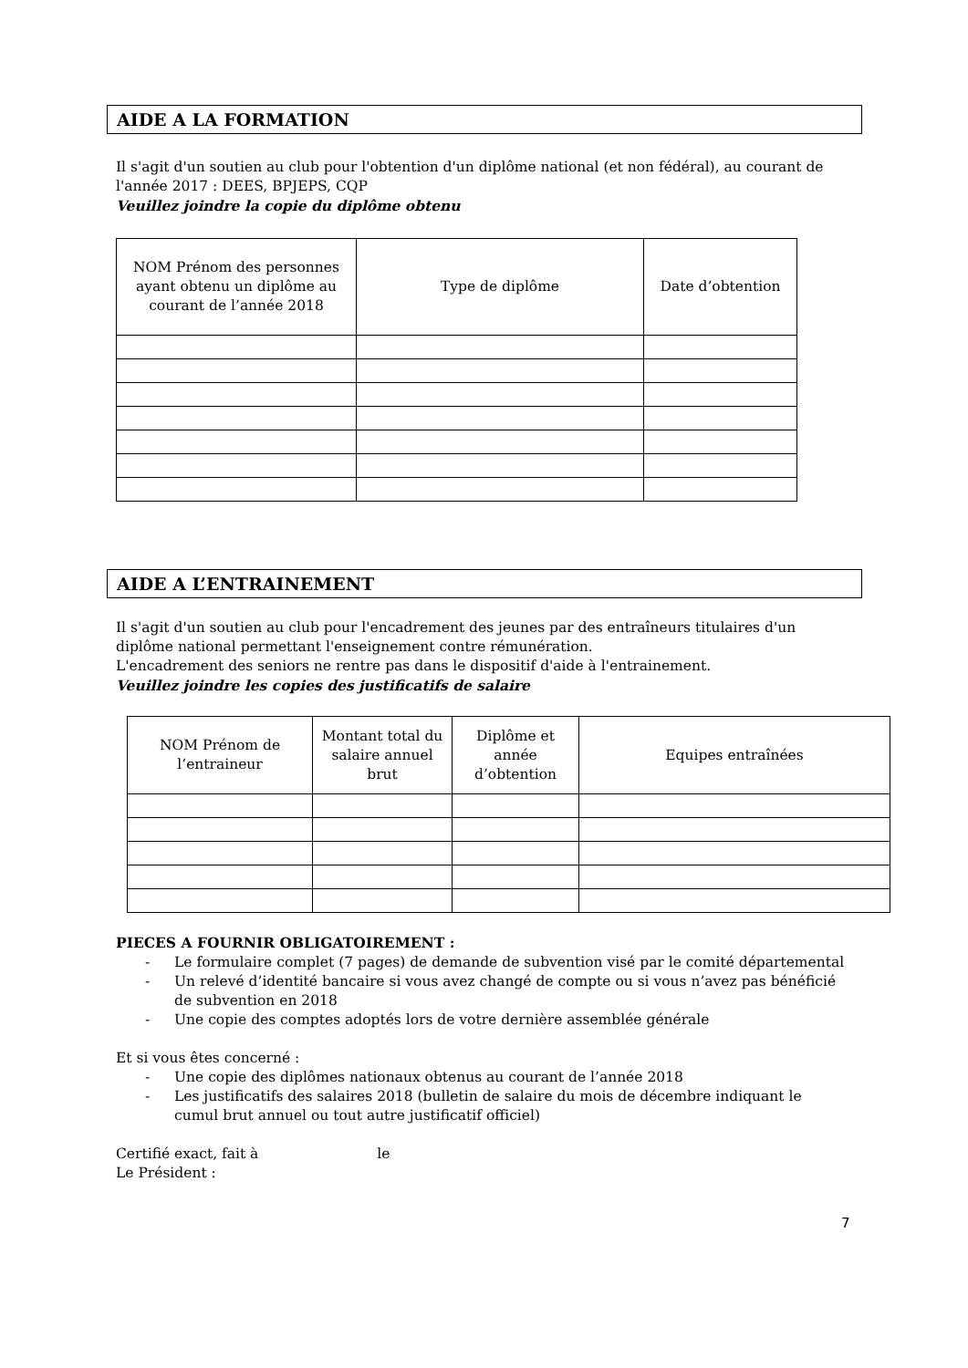AIDE A LA FORMATION
Il s'agit d'un soutien au club pour l'obtention d'un diplôme national (et non fédéral), au courant de l'année 2017 : DEES, BPJEPS, CQP
Veuillez joindre la copie du diplôme obtenu
| NOM Prénom des personnes ayant obtenu un diplôme au courant de l’année 2018 | Type de diplôme | Date d’obtention |
| --- | --- | --- |
AIDE A L’ENTRAINEMENT
Il s'agit d'un soutien au club pour l'encadrement des jeunes par des entraîneurs titulaires d'un diplôme national permettant l'enseignement contre rémunération.
L'encadrement des seniors ne rentre pas dans le dispositif d'aide à l'entrainement.
Veuillez joindre les copies des justificatifs de salaire
| NOM Prénom de l’entraineur | Montant total du salaire annuel brut | Diplôme et année d’obtention | Equipes entraînées |
| --- | --- | --- | --- |
PIECES A FOURNIR OBLIGATOIREMENT :
- Le formulaire complet (7 pages) de demande de subvention visé par le comité départemental
- Un relevé d’identité bancaire si vous avez changé de compte ou si vous n’avez pas bénéficié de subvention en 2018
- Une copie des comptes adoptés lors de votre dernière assemblée générale
Et si vous êtes concerné :
- Une copie des diplômes nationaux obtenus au courant de l’année 2018
- Les justificatifs des salaires 2018 (bulletin de salaire du mois de décembre indiquant le cumul brut annuel ou tout autre justificatif officiel)
Certifié exact, fait à le
Le Président :
7